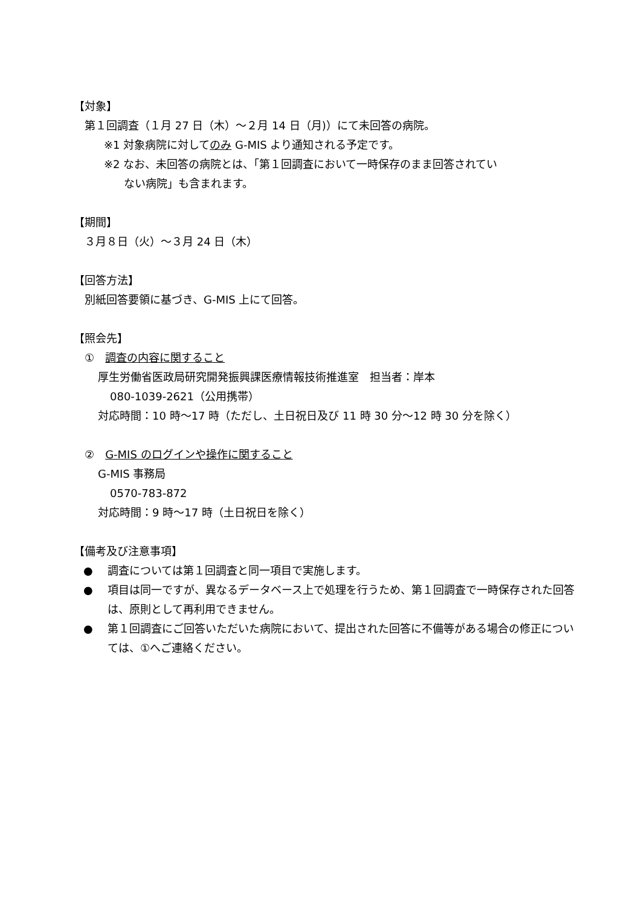【対象】
第１回調査（１月 27 日（木）～２月 14 日（月)）にて未回答の病院。
※1 対象病院に対してのみ G-MIS より通知される予定です。
※2 なお、未回答の病院とは、「第１回調査において一時保存のまま回答されてい
ない病院」も含まれます。
【期間】
３月８日（火）～３月 24 日（木）
【回答方法】
別紙回答要領に基づき、G-MIS 上にて回答。
【照会先】
①　調査の内容に関すること
厚生労働省医政局研究開発振興課医療情報技術推進室　担当者：岸本
080-1039-2621（公用携帯）
対応時間：10 時～17 時（ただし、土日祝日及び 11 時 30 分～12 時 30 分を除く）
②　G-MIS のログインや操作に関すること
G-MIS 事務局
0570-783-872
対応時間：9 時～17 時（土日祝日を除く）
【備考及び注意事項】
● 調査については第１回調査と同一項目で実施します。
● 項目は同一ですが、異なるデータベース上で処理を行うため、第１回調査で一時保存された回答は、原則として再利用できません。
● 第１回調査にご回答いただいた病院において、提出された回答に不備等がある場合の修正については、①へご連絡ください。